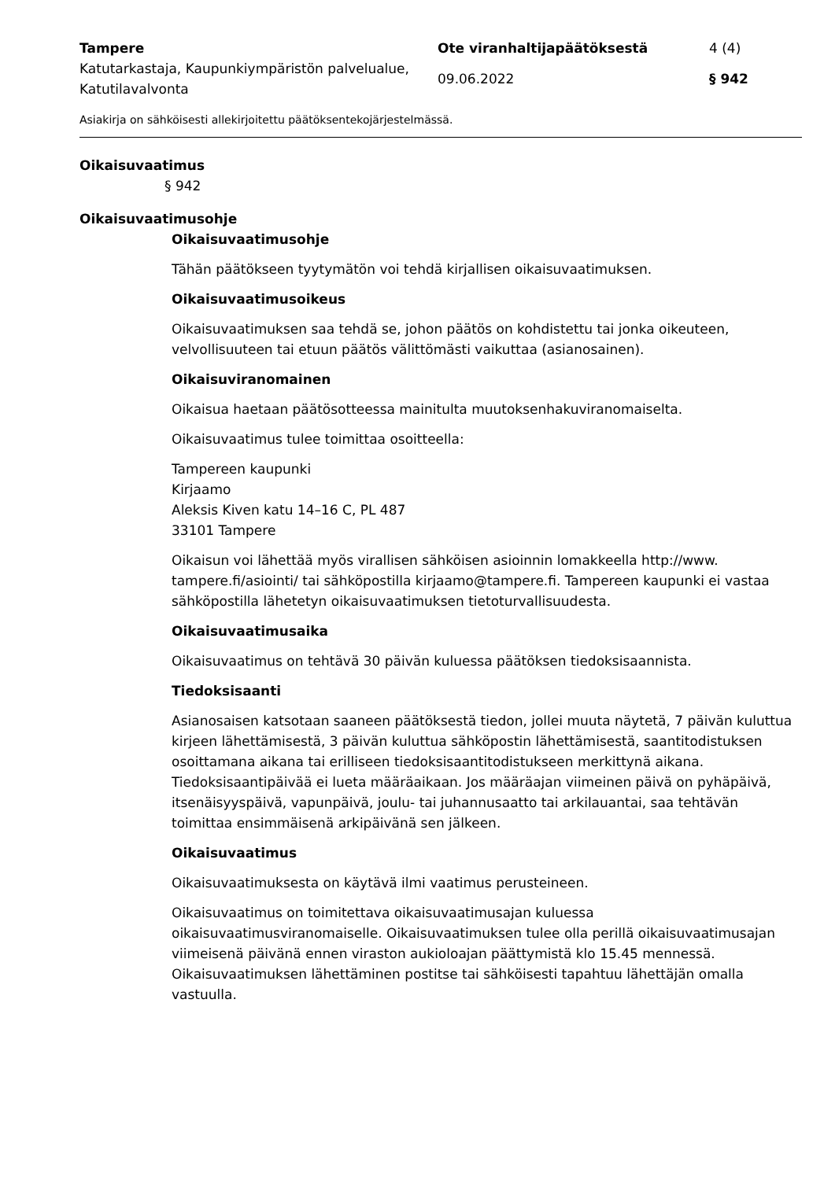Tampere
Ote viranhaltijapäätöksestä
4 (4)
Katutarkastaja, Kaupunkiympäristön palvelualue, Katutilavalvonta
09.06.2022
§ 942
Asiakirja on sähköisesti allekirjoitettu päätöksentekojärjestelmässä.
Oikaisuvaatimus
§ 942
Oikaisuvaatimusohje
Oikaisuvaatimusohje
Tähän päätökseen tyytymätön voi tehdä kirjallisen oikaisuvaatimuksen.
Oikaisuvaatimusoikeus
Oikaisuvaatimuksen saa tehdä se, johon päätös on kohdistettu tai jonka oikeuteen, velvollisuuteen tai etuun päätös välittömästi vaikuttaa (asianosainen).
Oikaisuviranomainen
Oikaisua haetaan päätösotteessa mainitulta muutoksenhakuviranomaiselta.
Oikaisuvaatimus tulee toimittaa osoitteella:
Tampereen kaupunki
Kirjaamo
Aleksis Kiven katu 14–16 C, PL 487
33101 Tampere
Oikaisun voi lähettää myös virallisen sähköisen asioinnin lomakkeella http://www. tampere.fi/asiointi/ tai sähköpostilla kirjaamo@tampere.fi. Tampereen kaupunki ei vastaa sähköpostilla lähetetyn oikaisuvaatimuksen tietoturvallisuudesta.
Oikaisuvaatimusaika
Oikaisuvaatimus on tehtävä 30 päivän kuluessa päätöksen tiedoksisaannista.
Tiedoksisaanti
Asianosaisen katsotaan saaneen päätöksestä tiedon, jollei muuta näytetä, 7 päivän kuluttua kirjeen lähettämisestä, 3 päivän kuluttua sähköpostin lähettämisestä, saantitodistuksen osoittamana aikana tai erilliseen tiedoksisaantitodistukseen merkittynä aikana. Tiedoksisaantipäivää ei lueta määräaikaan. Jos määräajan viimeinen päivä on pyhäpäivä, itsenäisyyspäivä, vapunpäivä, joulu- tai juhannusaatto tai arkilauantai, saa tehtävän toimittaa ensimmäisenä arkipäivänä sen jälkeen.
Oikaisuvaatimus
Oikaisuvaatimuksesta on käytävä ilmi vaatimus perusteineen.
Oikaisuvaatimus on toimitettava oikaisuvaatimusajan kuluessa oikaisuvaatimusviranomaiselle. Oikaisuvaatimuksen tulee olla perillä oikaisuvaatimusajan viimeisenä päivänä ennen viraston aukioloajan päättymistä klo 15.45 mennessä. Oikaisuvaatimuksen lähettäminen postitse tai sähköisesti tapahtuu lähettäjän omalla vastuulla.